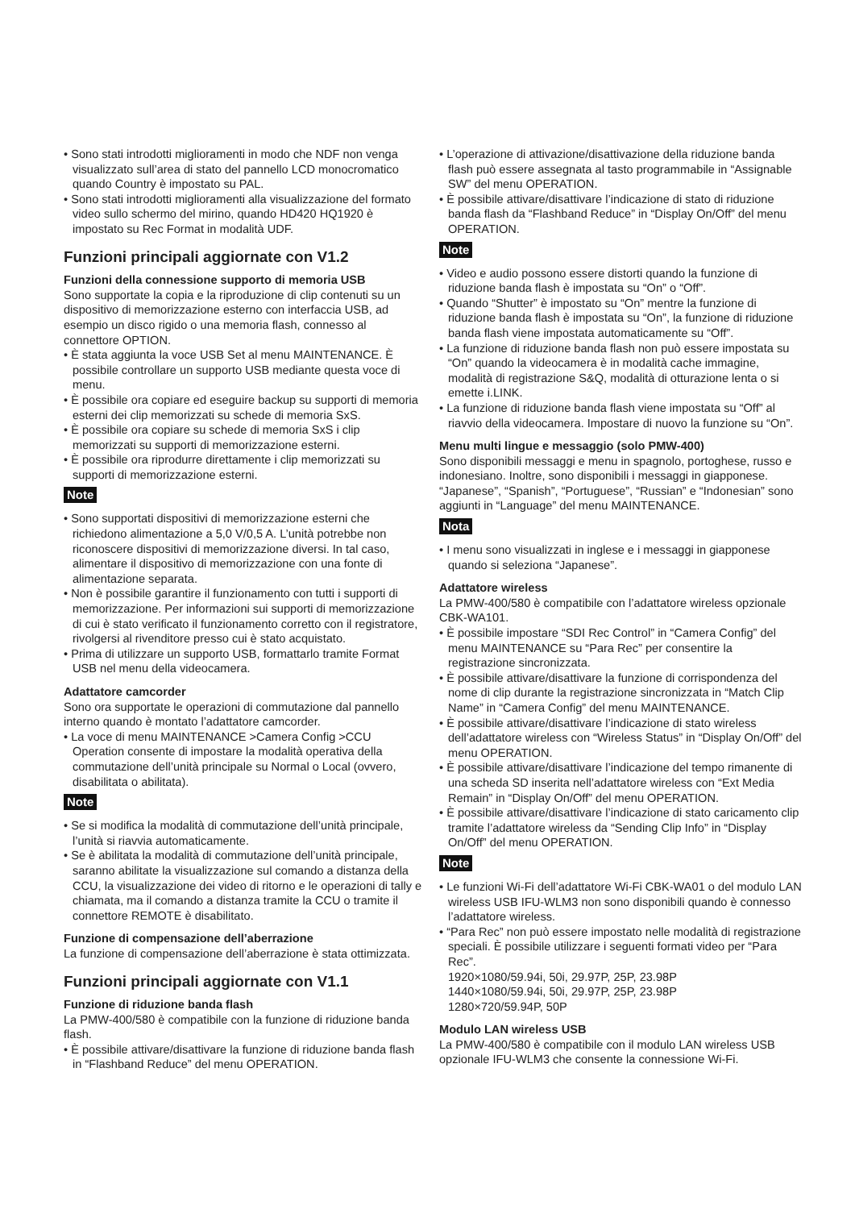• Sono stati introdotti miglioramenti in modo che NDF non venga visualizzato sull’area di stato del pannello LCD monocromatico quando Country è impostato su PAL.
• Sono stati introdotti miglioramenti alla visualizzazione del formato video sullo schermo del mirino, quando HD420 HQ1920 è impostato su Rec Format in modalità UDF.
Funzioni principali aggiornate con V1.2
Funzioni della connessione supporto di memoria USB
Sono supportate la copia e la riproduzione di clip contenuti su un dispositivo di memorizzazione esterno con interfaccia USB, ad esempio un disco rigido o una memoria flash, connesso al connettore OPTION.
• È stata aggiunta la voce USB Set al menu MAINTENANCE. È possibile controllare un supporto USB mediante questa voce di menu.
• È possibile ora copiare ed eseguire backup su supporti di memoria esterni dei clip memorizzati su schede di memoria SxS.
• È possibile ora copiare su schede di memoria SxS i clip memorizzati su supporti di memorizzazione esterni.
• È possibile ora riprodurre direttamente i clip memorizzati su supporti di memorizzazione esterni.
Note
• Sono supportati dispositivi di memorizzazione esterni che richiedono alimentazione a 5,0 V/0,5 A. L’unità potrebbe non riconoscere dispositivi di memorizzazione diversi. In tal caso, alimentare il dispositivo di memorizzazione con una fonte di alimentazione separata.
• Non è possibile garantire il funzionamento con tutti i supporti di memorizzazione. Per informazioni sui supporti di memorizzazione di cui è stato verificato il funzionamento corretto con il registratore, rivolgersi al rivenditore presso cui è stato acquistato.
• Prima di utilizzare un supporto USB, formattarlo tramite Format USB nel menu della videocamera.
Adattatore camcorder
Sono ora supportate le operazioni di commutazione dal pannello interno quando è montato l’adattatore camcorder.
• La voce di menu MAINTENANCE >Camera Config >CCU Operation consente di impostare la modalità operativa della commutazione dell’unità principale su Normal o Local (ovvero, disabilitata o abilitata).
Note
• Se si modifica la modalità di commutazione dell’unità principale, l’unità si riavvia automaticamente.
• Se è abilitata la modalità di commutazione dell’unità principale, saranno abilitate la visualizzazione sul comando a distanza della CCU, la visualizzazione dei video di ritorno e le operazioni di tally e chiamata, ma il comando a distanza tramite la CCU o tramite il connettore REMOTE è disabilitato.
Funzione di compensazione dell’aberrazione
La funzione di compensazione dell’aberrazione è stata ottimizzata.
Funzioni principali aggiornate con V1.1
Funzione di riduzione banda flash
La PMW-400/580 è compatibile con la funzione di riduzione banda flash.
• È possibile attivare/disattivare la funzione di riduzione banda flash in “Flashband Reduce” del menu OPERATION.
• L’operazione di attivazione/disattivazione della riduzione banda flash può essere assegnata al tasto programmabile in “Assignable SW” del menu OPERATION.
• È possibile attivare/disattivare l’indicazione di stato di riduzione banda flash da “Flashband Reduce” in “Display On/Off” del menu OPERATION.
Note
• Video e audio possono essere distorti quando la funzione di riduzione banda flash è impostata su “On” o “Off”.
• Quando “Shutter” è impostato su “On” mentre la funzione di riduzione banda flash è impostata su “On”, la funzione di riduzione banda flash viene impostata automaticamente su “Off”.
• La funzione di riduzione banda flash non può essere impostata su “On” quando la videocamera è in modalità cache immagine, modalità di registrazione S&Q, modalità di otturazione lenta o si emette i.LINK.
• La funzione di riduzione banda flash viene impostata su “Off” al riavvio della videocamera. Impostare di nuovo la funzione su “On”.
Menu multi lingue e messaggio (solo PMW-400)
Sono disponibili messaggi e menu in spagnolo, portoghese, russo e indonesiano. Inoltre, sono disponibili i messaggi in giapponese.
“Japanese”, “Spanish”, “Portuguese”, “Russian” e “Indonesian” sono aggiunti in “Language” del menu MAINTENANCE.
Nota
• I menu sono visualizzati in inglese e i messaggi in giapponese quando si seleziona “Japanese”.
Adattatore wireless
La PMW-400/580 è compatibile con l’adattatore wireless opzionale CBK-WA101.
• È possibile impostare “SDI Rec Control” in “Camera Config” del menu MAINTENANCE su “Para Rec” per consentire la registrazione sincronizzata.
• È possibile attivare/disattivare la funzione di corrispondenza del nome di clip durante la registrazione sincronizzata in “Match Clip Name” in “Camera Config” del menu MAINTENANCE.
• È possibile attivare/disattivare l’indicazione di stato wireless dell’adattatore wireless con “Wireless Status” in “Display On/Off” del menu OPERATION.
• È possibile attivare/disattivare l’indicazione del tempo rimanente di una scheda SD inserita nell’adattatore wireless con “Ext Media Remain” in “Display On/Off” del menu OPERATION.
• È possibile attivare/disattivare l’indicazione di stato caricamento clip tramite l’adattatore wireless da “Sending Clip Info” in “Display On/Off” del menu OPERATION.
Note
• Le funzioni Wi-Fi dell’adattatore Wi-Fi CBK-WA01 o del modulo LAN wireless USB IFU-WLM3 non sono disponibili quando è connesso l’adattatore wireless.
• “Para Rec” non può essere impostato nelle modalità di registrazione speciali. È possibile utilizzare i seguenti formati video per “Para Rec”.
1920×1080/59.94i, 50i, 29.97P, 25P, 23.98P
1440×1080/59.94i, 50i, 29.97P, 25P, 23.98P
1280×720/59.94P, 50P
Modulo LAN wireless USB
La PMW-400/580 è compatibile con il modulo LAN wireless USB opzionale IFU-WLM3 che consente la connessione Wi-Fi.